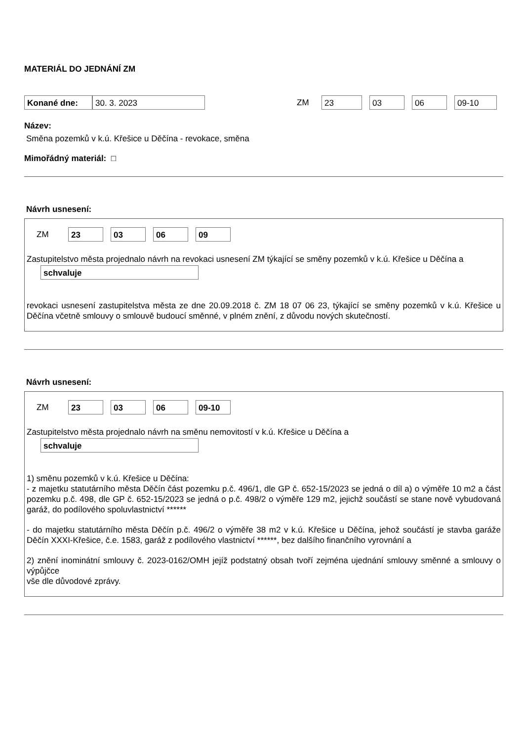MATERIÁL DO JEDNÁNÍ ZM
Konané dne: 30. 3. 2023
ZM
23 03 06 09-10
Název:
Směna pozemků v k.ú. Křešice u Děčína - revokace, směna
Mimořádný materiál: □
Návrh usnesení:
ZM
23 03 06 09
Zastupitelstvo města projednalo návrh na revokaci usnesení ZM týkající se směny pozemků v k.ú. Křešice u Děčína a
schvaluje
revokaci usnesení zastupitelstva města ze dne 20.09.2018 č. ZM 18 07 06 23, týkající se směny pozemků v k.ú. Křešice u Děčína včetně smlouvy o smlouvě budoucí směnné, v plném znění, z důvodu nových skutečností.
Návrh usnesení:
ZM
23 03 06 09-10
Zastupitelstvo města projednalo návrh na směnu nemovitostí v k.ú. Křešice u Děčína a
schvaluje
1) směnu pozemků v k.ú. Křešice u Děčína:
- z majetku statutárního města Děčín část pozemku p.č. 496/1, dle GP č. 652-15/2023 se jedná o díl a) o výměře 10 m2 a část pozemku p.č. 498, dle GP č. 652-15/2023 se jedná o p.č. 498/2 o výměře 129 m2, jejichž součástí se stane nově vybudovaná garáž, do podílového spoluvlastnictví ******
- do majetku statutárního města Děčín p.č. 496/2 o výměře 38 m2 v k.ú. Křešice u Děčína, jehož součástí je stavba garáže Děčín XXXI-Křešice, č.e. 1583, garáž z podílového vlastnictví ******, bez dalšího finančního vyrovnání a
2) znění inominátní smlouvy č. 2023-0162/OMH jejíž podstatný obsah tvoří zejména ujednání smlouvy směnné a smlouvy o výpůjčce
vše dle důvodové zprávy.